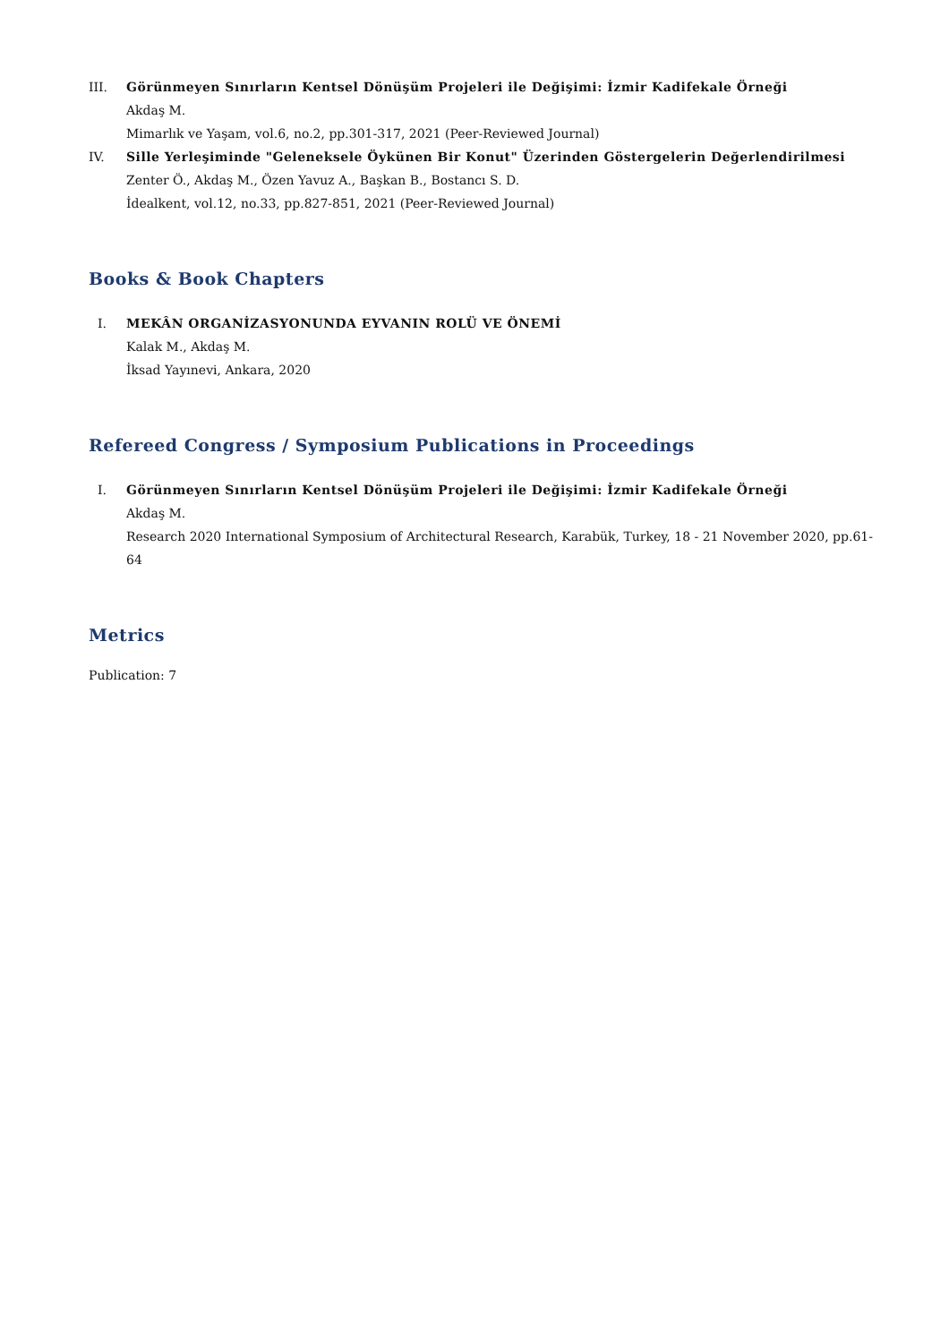III. Görünmeyen Sınırların Kentsel Dönüşüm Projeleri ile Değişimi: İzmir Kadifekale Örneği
Akdaş M.
Mimarlık ve Yaşam, vol.6, no.2, pp.301-317, 2021 (Peer-Reviewed Journal)
IV. Sille Yerleşiminde "Geleneksele Öykünen Bir Konut" Üzerinden Göstergelerin Değerlendirilmesi
Zenter Ö., Akdaş M., Özen Yavuz A., Başkan B., Bostancı S. D.
İdealkent, vol.12, no.33, pp.827-851, 2021 (Peer-Reviewed Journal)
Books & Book Chapters
I. MEKÂN ORGANİZASYONUNDA EYVANIN ROLÜ VE ÖNEMİ
Kalak M., Akdaş M.
İksad Yayınevi, Ankara, 2020
Refereed Congress / Symposium Publications in Proceedings
I. Görünmeyen Sınırların Kentsel Dönüşüm Projeleri ile Değişimi: İzmir Kadifekale Örneği
Akdaş M.
Research 2020 International Symposium of Architectural Research, Karabük, Turkey, 18 - 21 November 2020, pp.61-64
Metrics
Publication: 7